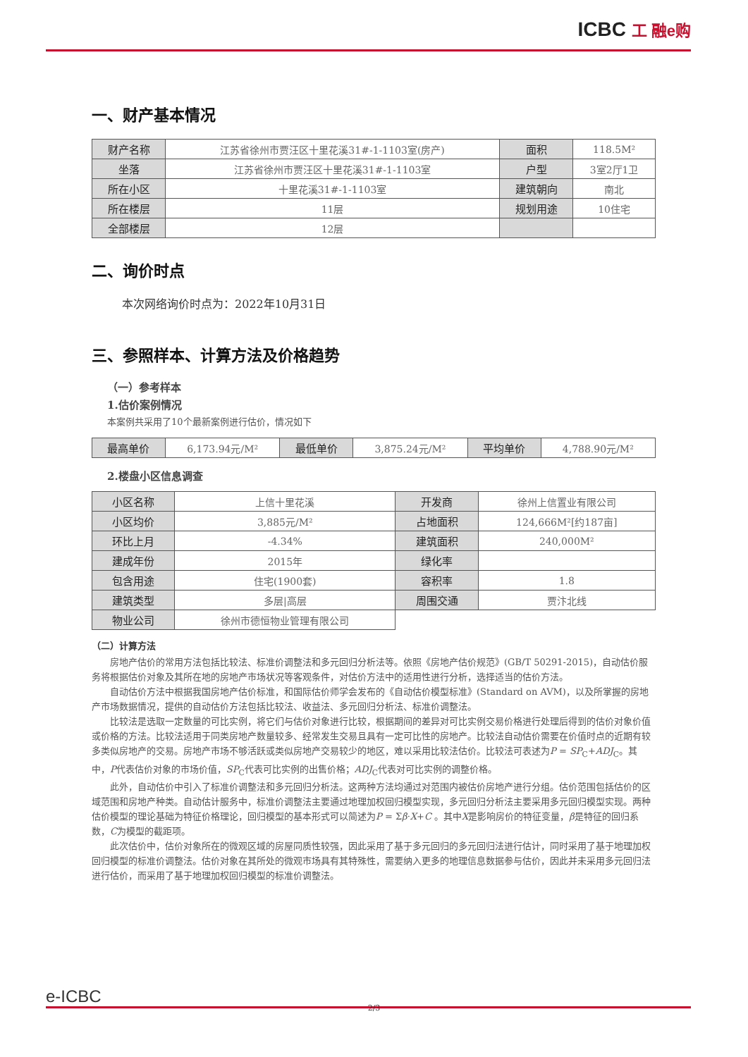ICBC 工 融e购
一、财产基本情况
| 财产名称 | 江苏省徐州市贾汪区十里花溪31#-1-1103室(房产) | 面积 | 118.5M² |
| 坐落 | 江苏省徐州市贾汪区十里花溪31#-1-1103室 | 户型 | 3室2厅1卫 |
| 所在小区 | 十里花溪31#-1-1103室 | 建筑朝向 | 南北 |
| 所在楼层 | 11层 | 规划用途 | 10住宅 |
| 全部楼层 | 12层 | | |
二、询价时点
本次网络询价时点为：2022年10月31日
三、参照样本、计算方法及价格趋势
（一）参考样本
1.估价案例情况
本案例共采用了10个最新案例进行估价，情况如下
| 最高单价 | 6,173.94元/M² | 最低单价 | 3,875.24元/M² | 平均单价 | 4,788.90元/M² |
2.楼盘小区信息调查
| 小区名称 | 上信十里花溪 | 开发商 | 徐州上信置业有限公司 |
| 小区均价 | 3,885元/M² | 占地面积 | 124,666M²[约187亩] |
| 环比上月 | -4.34% | 建筑面积 | 240,000M² |
| 建成年份 | 2015年 | 绿化率 | |
| 包含用途 | 住宅(1900套) | 容积率 | 1.8 |
| 建筑类型 | 多层/高层 | 周围交通 | 贾汴北线 |
| 物业公司 | 徐州市德恒物业管理有限公司 | | |
（二）计算方法
房地产估价的常用方法包括比较法、标准价调整法和多元回归分析法等。依照《房地产估价规范》(GB/T 50291-2015)，自动估价服务将根据估价对象及其所在地的房地产市场状况等客观条件，对估价方法中的适用性进行分析，选择适当的估价方法。
自动估价方法中根据我国房地产估价标准，和国际估价师学会发布的《自动估价模型标准》(Standard on AVM)，以及所掌握的房地产市场数据情况，提供的自动估价方法包括比较法、收益法、多元回归分析法、标准价调整法。
比较法是选取一定数量的可比实例，将它们与估价对象进行比较，根据期间的差异对可比实例交易价格进行处理后得到的估价对象价值或价格的方法。比较法适用于同类房地产数量较多、经常发生交易且具有一定可比性的房地产。比较法自动估价需要在价值时点的近期有较多类似房地产的交易。房地产市场不够活跃或类似房地产交易较少的地区，难以采用比较法估价。比较法可表述为P = SP<sub>C</sub>+ADJ<sub>C</sub>。其中，P代表估价对象的市场价值，SP<sub>C</sub>代表可比实例的出售价格；ADJ<sub>C</sub>代表对可比实例的调整价格。
此外，自动估价中引入了标准价调整法和多元回归分析法。这两种方法均通过对范围内被估价房地产进行分组。估价范围包括估价的区域范围和房地产种类。自动估计服务中，标准价调整法主要通过地理加权回归模型实现，多元回归分析法主要采用多元回归模型实现。两种估价模型的理论基础为特征价格理论，回归模型的基本形式可以简述为P = Σβ·X+C 。其中X是影响房价的特征变量，β是特征的回归系数，C为模型的截距项。
此次估价中，估价对象所在的微观区域的房屋同质性较强，因此采用了基于多元回归的多元回归法进行估计，同时采用了基于地理加权回归模型的标准价调整法。估价对象在其所处的微观市场具有其特殊性，需要纳入更多的地理信息数据参与估价，因此并未采用多元回归法进行估价，而采用了基于地理加权回归模型的标准价调整法。
e-ICBC
2/3